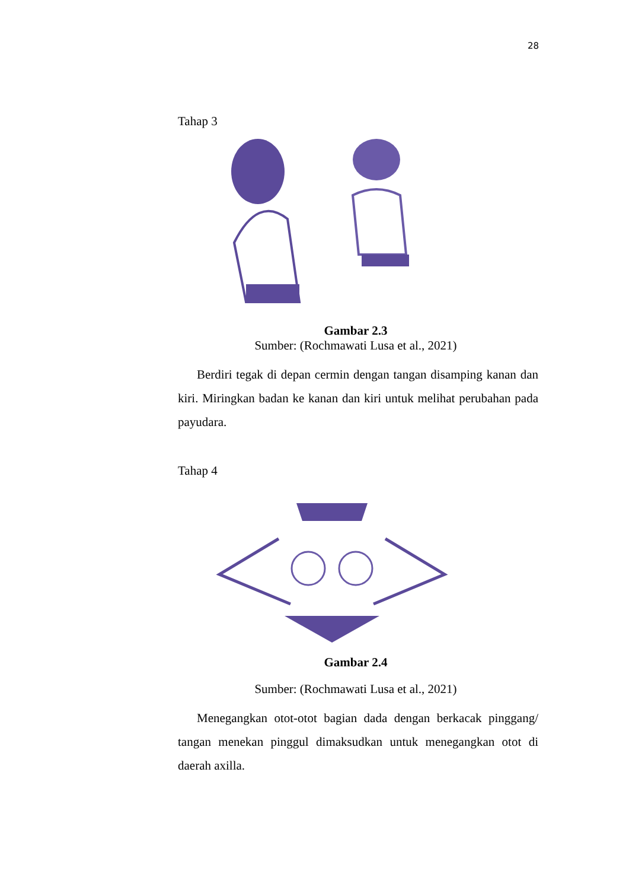28
Tahap 3
Gambar 2.3
Sumber: (Rochmawati Lusa et al., 2021)
Berdiri tegak di depan cermin dengan tangan disamping kanan dan kiri. Miringkan badan ke kanan dan kiri untuk melihat perubahan pada payudara.
Tahap 4
Gambar 2.4
Sumber: (Rochmawati Lusa et al., 2021)
Menegangkan otot-otot bagian dada dengan berkacak pinggang/ tangan menekan pinggul dimaksudkan untuk menegangkan otot di daerah axilla.